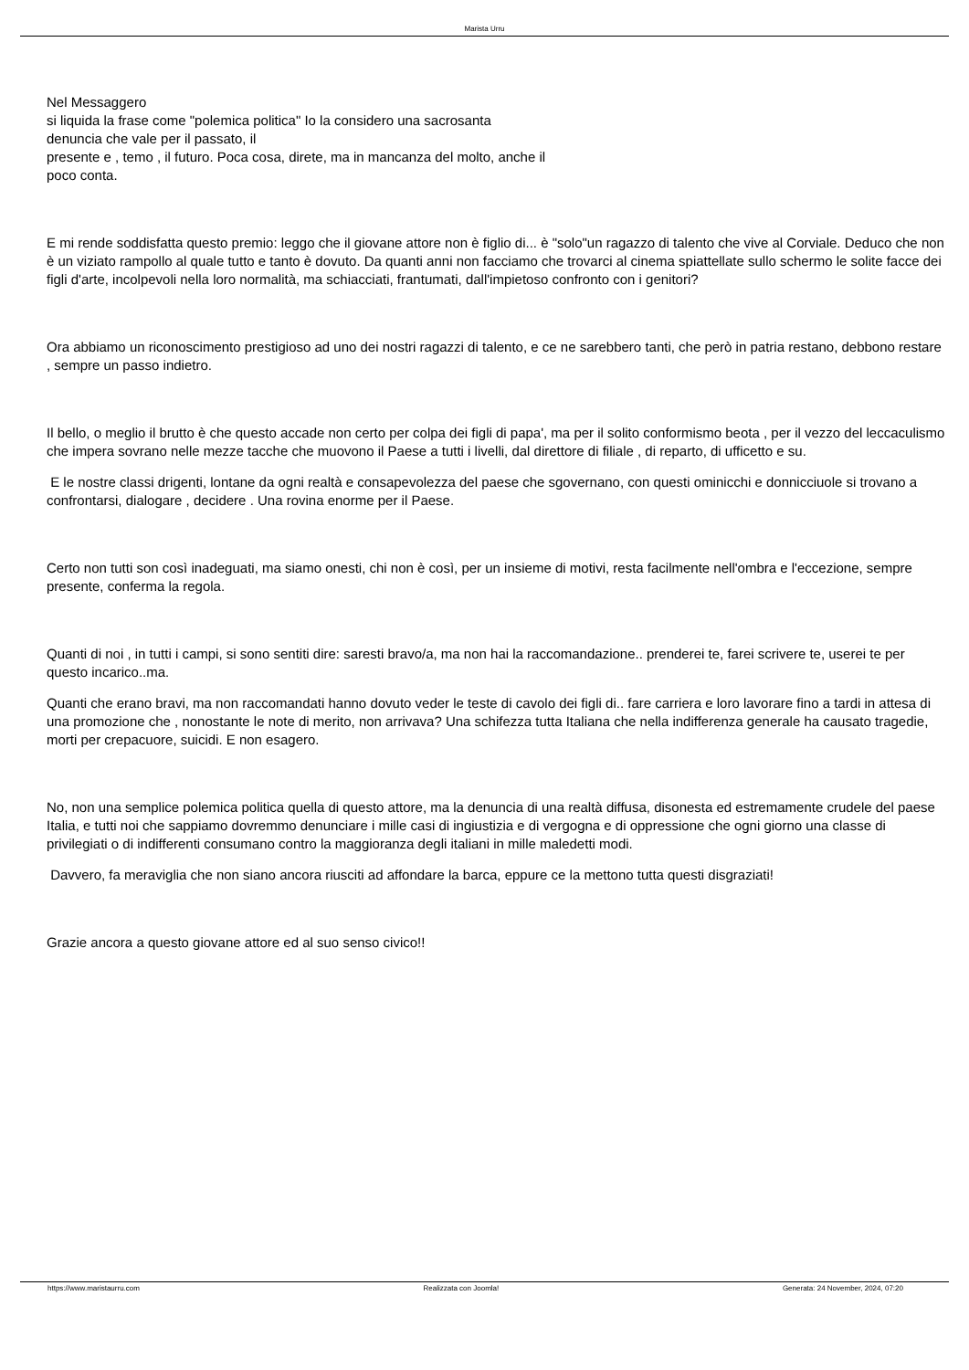Marista Urru
Nel Messaggero
si liquida la frase come "polemica politica" Io la considero una sacrosanta
denuncia che vale per il passato, il
presente e , temo , il futuro. Poca cosa, direte, ma in mancanza del molto, anche il
poco conta.
E mi rende soddisfatta questo premio: leggo che il giovane attore non è figlio di... è "solo"un ragazzo di talento che vive al Corviale. Deduco che non è un viziato rampollo al quale tutto e tanto è dovuto. Da quanti anni non facciamo che trovarci al cinema spiattellate sullo schermo le solite facce dei figli d'arte, incolpevoli nella loro normalità, ma schiacciati, frantumati, dall'impietoso confronto con i genitori?
Ora abbiamo un riconoscimento prestigioso ad uno dei nostri ragazzi di talento, e ce ne sarebbero tanti, che però in patria restano, debbono restare , sempre un passo indietro.
Il bello, o meglio il brutto è che questo accade non certo per colpa dei figli di papa', ma per il solito conformismo beota , per il vezzo del leccaculismo che impera sovrano nelle mezze tacche che muovono il Paese a tutti i livelli, dal direttore di filiale , di reparto, di ufficetto e su.
E le nostre classi drigenti, lontane da ogni realtà e consapevolezza del paese che sgovernano, con questi ominicchi e donnicciuole si trovano a confrontarsi, dialogare , decidere . Una rovina enorme per il Paese.
Certo non tutti son così inadeguati, ma siamo onesti, chi non è così, per un insieme di motivi, resta facilmente nell'ombra e l'eccezione, sempre presente, conferma la regola.
Quanti di noi , in tutti i campi, si sono sentiti dire: saresti bravo/a, ma non hai la raccomandazione.. prenderei te, farei scrivere te, userei te per questo incarico..ma.
Quanti che erano bravi, ma non raccomandati hanno dovuto veder le teste di cavolo dei figli di.. fare carriera e loro lavorare fino a tardi in attesa di una promozione che , nonostante le note di merito, non arrivava? Una schifezza tutta Italiana che nella indifferenza generale ha causato tragedie, morti per crepacuore, suicidi. E non esagero.
No, non una semplice polemica politica quella di questo attore, ma la denuncia di una realtà diffusa, disonesta ed estremamente crudele del paese Italia, e tutti noi che sappiamo dovremmo denunciare i mille casi di ingiustizia e di vergogna e di oppressione che ogni giorno una classe di privilegiati o di indifferenti consumano contro la maggioranza degli italiani in mille maledetti modi.
Davvero, fa meraviglia che non siano ancora riusciti ad affondare la barca, eppure ce la mettono tutta questi disgraziati!
Grazie ancora a questo giovane attore ed al suo senso civico!!
https://www.maristaurru.com Realizzata con Joomla! Generata: 24 November, 2024, 07:20